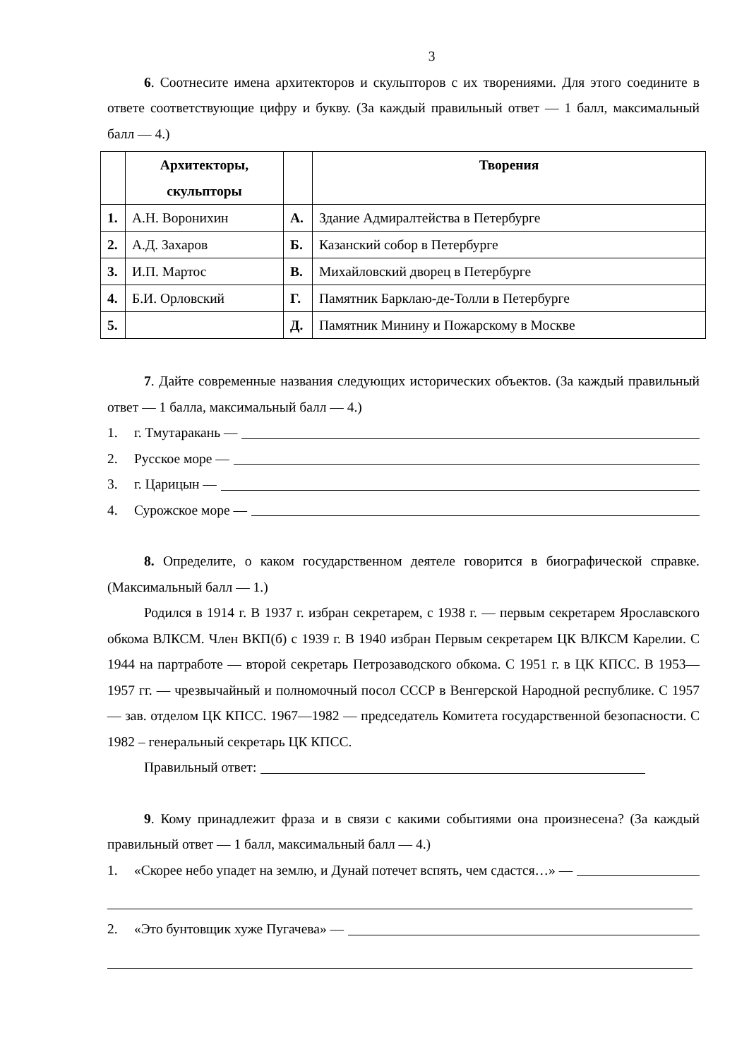3
6. Соотнесите имена архитекторов и скульпторов с их творениями. Для этого соедините в ответе соответствующие цифру и букву. (За каждый правильный ответ — 1 балл, максимальный балл — 4.)
| | Архитекторы, скульпторы | | Творения |
| --- | --- | --- | --- |
| 1. | А.Н. Воронихин | А. | Здание Адмиралтейства в Петербурге |
| 2. | А.Д. Захаров | Б. | Казанский собор в Петербурге |
| 3. | И.П. Мартос | В. | Михайловский дворец в Петербурге |
| 4. | Б.И. Орловский | Г. | Памятник Барклаю-де-Толли в Петербурге |
| 5. | | Д. | Памятник Минину и Пожарскому в Москве |
7. Дайте современные названия следующих исторических объектов. (За каждый правильный ответ — 1 балла, максимальный балл — 4.)
1. г. Тмутаракань —
2. Русское море —
3. г. Царицын —
4. Сурожское море —
8. Определите, о каком государственном деятеле говорится в биографической справке. (Максимальный балл — 1.)
Родился в 1914 г. В 1937 г. избран секретарем, с 1938 г. — первым секретарем Ярославского обкома ВЛКСМ. Член ВКП(б) с 1939 г. В 1940 избран Первым секретарем ЦК ВЛКСМ Карелии. С 1944 на партработе — второй секретарь Петрозаводского обкома. С 1951 г. в ЦК КПСС. В 1953—1957 гг. — чрезвычайный и полномочный посол СССР в Венгерской Народной республике. С 1957 — зав. отделом ЦК КПСС. 1967—1982 — председатель Комитета государственной безопасности. С 1982 – генеральный секретарь ЦК КПСС.
Правильный ответ:
9. Кому принадлежит фраза и в связи с какими событиями она произнесена? (За каждый правильный ответ — 1 балл, максимальный балл — 4.)
1. «Скорее небо упадет на землю, и Дунай потечет вспять, чем сдастся…» —
2. «Это бунтовщик хуже Пугачева» —